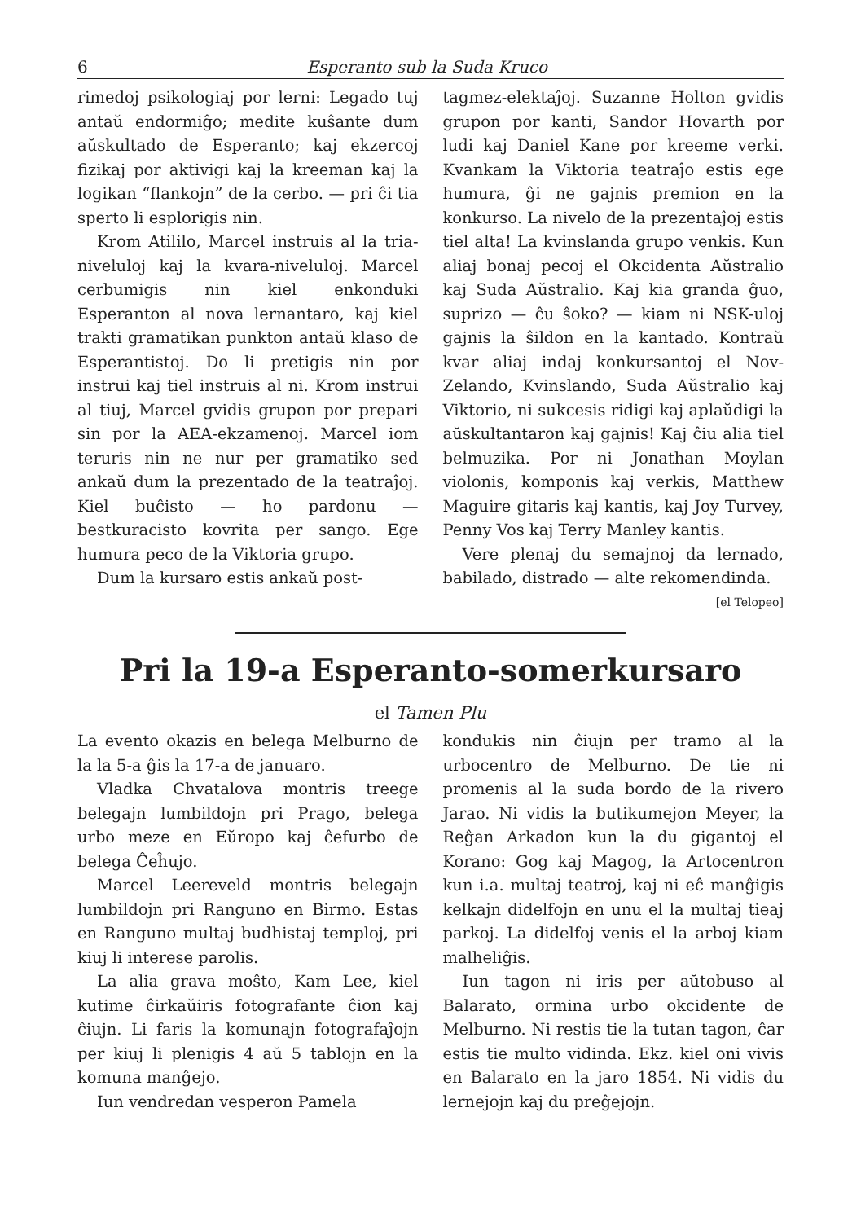6 Esperanto sub la Suda Kruco
rimedoj psikologiaj por lerni: Legado tuj antaŭ endormiĝo; medite kuŝante dum aŭskultado de Esperanto; kaj ekzercoj fizikaj por aktivigi kaj la kreeman kaj la logikan “flankojn” de la cerbo. — pri ĉi tia sperto li esplorigis nin.
Krom Atililo, Marcel instruis al la tria-niveluloj kaj la kvara-niveluloj. Marcel cerbumigis nin kiel enkonduki Esperanton al nova lernantaro, kaj kiel trakti gramatikan punkton antaŭ klaso de Esperantistoj. Do li pretigis nin por instrui kaj tiel instruis al ni. Krom instrui al tiuj, Marcel gvidis grupon por prepari sin por la AEA-ekzamenoj. Marcel iom teruris nin ne nur per gramatiko sed ankaŭ dum la prezentado de la teatraĵoj. Kiel buĉisto — ho pardonu — bestkuracisto kovrita per sango. Ege humura peco de la Viktoria grupo.
Dum la kursaro estis ankaŭ post-
tagmez-elektaĵoj. Suzanne Holton gvidis grupon por kanti, Sandor Hovarth por ludi kaj Daniel Kane por kreeme verki. Kvankam la Viktoria teatraĵo estis ege humura, ĝi ne gajnis premion en la konkurso. La nivelo de la prezentaĵoj estis tiel alta! La kvinslanda grupo venkis. Kun aliaj bonaj pecoj el Okcidenta Aŭstralio kaj Suda Aŭstralio. Kaj kia granda ĝuo, suprizo — ĉu ŝoko? — kiam ni NSK-uloj gajnis la ŝildon en la kantado. Kontraŭ kvar aliaj indaj konkursantoj el Nov-Zelando, Kvinslando, Suda Aŭstralio kaj Viktorio, ni sukcesis ridigi kaj aplaŭdigi la aŭskultantaron kaj gajnis! Kaj ĉiu alia tiel belmuzika. Por ni Jonathan Moylan violonis, komponis kaj verkis, Matthew Maguire gitaris kaj kantis, kaj Joy Turvey, Penny Vos kaj Terry Manley kantis.
Vere plenaj du semajnoj da lernado, babilado, distrado — alte rekomendinda. [el Telopeo]
Pri la 19-a Esperanto-somerkursaro
el Tamen Plu
La evento okazis en belega Melburno de la la 5-a ĝis la 17-a de januaro.
Vladka Chvatalova montris treege belegajn lumbildojn pri Prago, belega urbo meze en Eŭropo kaj ĉefurbo de belega Ĉeĥujo.
Marcel Leereveld montris belegajn lumbildojn pri Ranguno en Birmo. Estas en Ranguno multaj budhistaj temploj, pri kiuj li interese parolis.
La alia grava moŝto, Kam Lee, kiel kutime ĉirkaŭiris fotografante ĉion kaj ĉiujn. Li faris la komunajn fotografaĵojn per kiuj li plenigis 4 aŭ 5 tablojn en la komuna manĝejo.
Iun vendredan vesperon Pamela
kondukis nin ĉiujn per tramo al la urbocentro de Melburno. De tie ni promenis al la suda bordo de la rivero Jarao. Ni vidis la butikumejon Meyer, la Reĝan Arkadon kun la du gigantoj el Korano: Gog kaj Magog, la Artocentron kun i.a. multaj teatroj, kaj ni eĉ manĝigis kelkajn didelfojn en unu el la multaj tieaj parkoj. La didelfoj venis el la arboj kiam malheliĝis.
Iun tagon ni iris per aŭtobuso al Balarato, ormina urbo okcidente de Melburno. Ni restis tie la tutan tagon, ĉar estis tie multo vidinda. Ekz. kiel oni vivis en Balarato en la jaro 1854. Ni vidis du lernejojn kaj du preĝejojn.